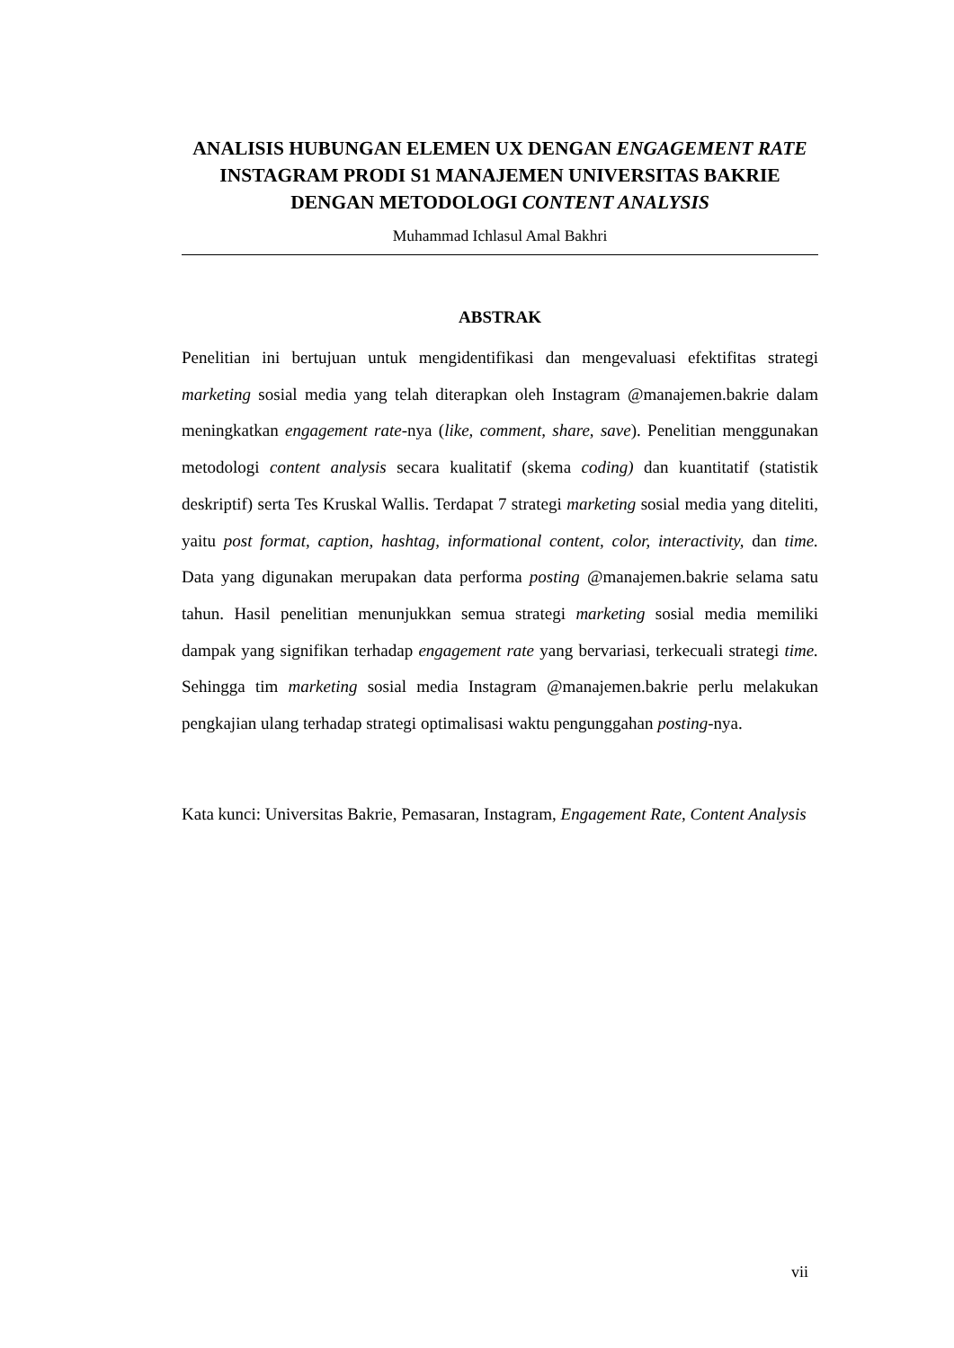ANALISIS HUBUNGAN ELEMEN UX DENGAN ENGAGEMENT RATE INSTAGRAM PRODI S1 MANAJEMEN UNIVERSITAS BAKRIE DENGAN METODOLOGI CONTENT ANALYSIS
Muhammad Ichlasul Amal Bakhri
ABSTRAK
Penelitian ini bertujuan untuk mengidentifikasi dan mengevaluasi efektifitas strategi marketing sosial media yang telah diterapkan oleh Instagram @manajemen.bakrie dalam meningkatkan engagement rate-nya (like, comment, share, save). Penelitian menggunakan metodologi content analysis secara kualitatif (skema coding) dan kuantitatif (statistik deskriptif) serta Tes Kruskal Wallis. Terdapat 7 strategi marketing sosial media yang diteliti, yaitu post format, caption, hashtag, informational content, color, interactivity, dan time. Data yang digunakan merupakan data performa posting @manajemen.bakrie selama satu tahun. Hasil penelitian menunjukkan semua strategi marketing sosial media memiliki dampak yang signifikan terhadap engagement rate yang bervariasi, terkecuali strategi time. Sehingga tim marketing sosial media Instagram @manajemen.bakrie perlu melakukan pengkajian ulang terhadap strategi optimalisasi waktu pengunggahan posting-nya.
Kata kunci: Universitas Bakrie, Pemasaran, Instagram, Engagement Rate, Content Analysis
vii